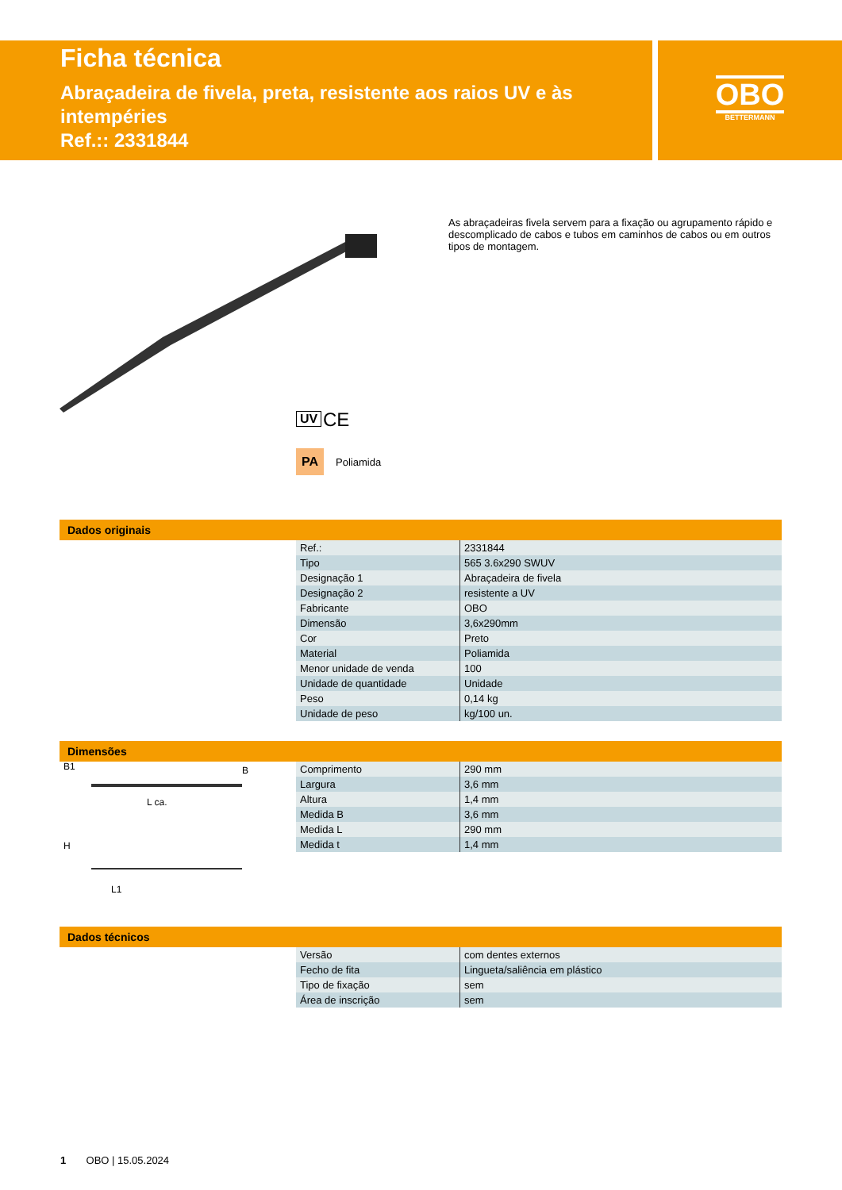OBO
BETTERMANN
Ficha técnica
Abraçadeira de fivela, preta, resistente aos raios UV e às intempéries
Ref.:: 2331844
UV CE
PA Poliamida
As abraçadeiras fivela servem para a fixação ou agrupamento rápido e descomplicado de cabos e tubos em caminhos de cabos ou em outros tipos de montagem.
Dados originais
| Ref.: | 2331844 |
| Tipo | 565 3.6x290 SWUV |
| Designação 1 | Abraçadeira de fivela |
| Designação 2 | resistente a UV |
| Fabricante | OBO |
| Dimensão | 3,6x290mm |
| Cor | Preto |
| Material | Poliamida |
| Menor unidade de venda | 100 |
| Unidade de quantidade | Unidade |
| Peso | 0,14 kg |
| Unidade de peso | kg/100 un. |
Dimensões
L ca.
B1
B
H
L1
| Comprimento | 290 mm |
| Largura | 3,6 mm |
| Altura | 1,4 mm |
| Medida B | 3,6 mm |
| Medida L | 290 mm |
| Medida t | 1,4 mm |
Dados técnicos
| Versão | com dentes externos |
| Fecho de fita | Lingueta/saliência em plástico |
| Tipo de fixação | sem |
| Área de inscrição | sem |
1 OBO | 15.05.2024